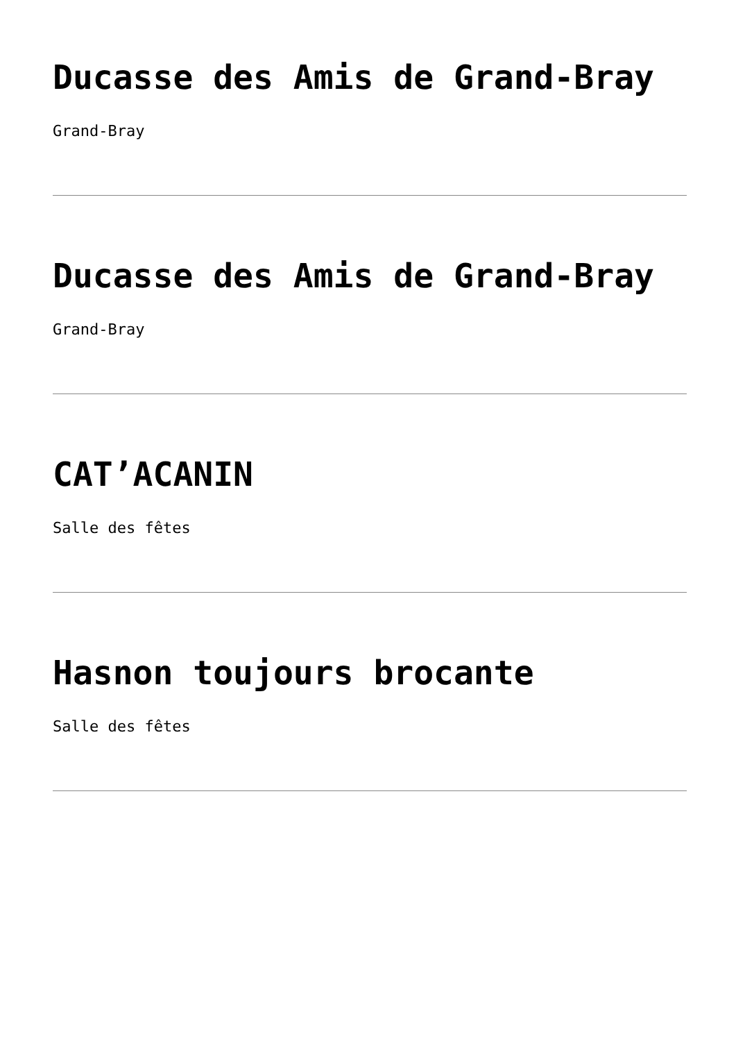Ducasse des Amis de Grand-Bray
Grand-Bray
Ducasse des Amis de Grand-Bray
Grand-Bray
CAT’ACANIN
Salle des fêtes
Hasnon toujours brocante
Salle des fêtes